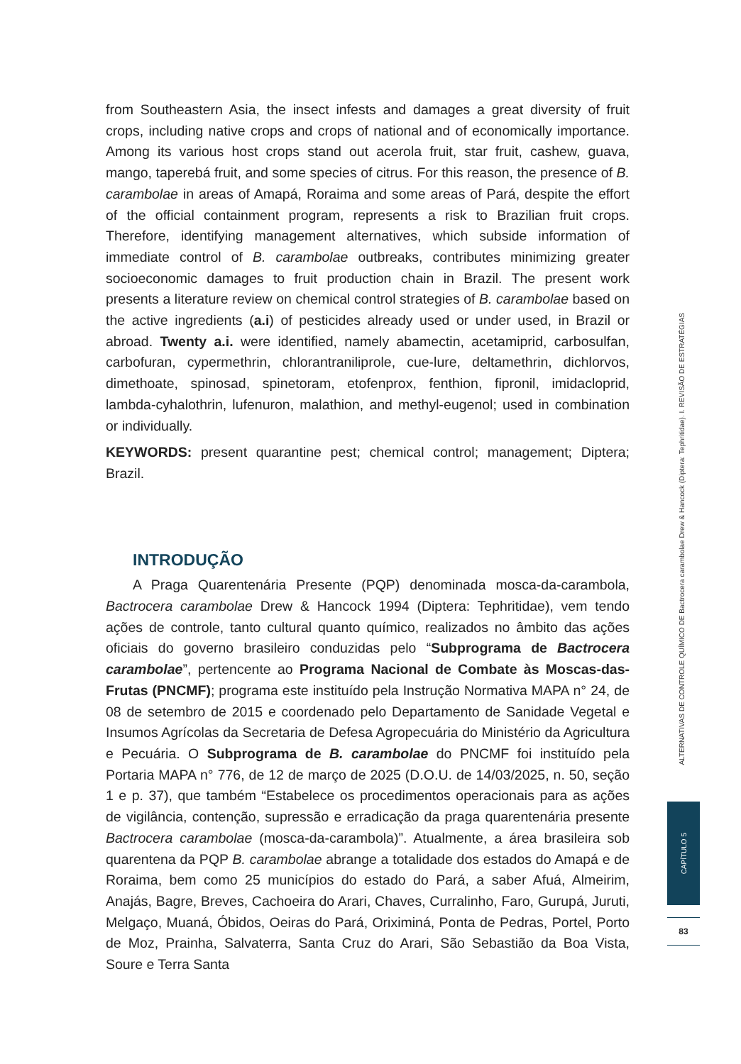from Southeastern Asia, the insect infests and damages a great diversity of fruit crops, including native crops and crops of national and of economically importance. Among its various host crops stand out acerola fruit, star fruit, cashew, guava, mango, taperebá fruit, and some species of citrus. For this reason, the presence of B. carambolae in areas of Amapá, Roraima and some areas of Pará, despite the effort of the official containment program, represents a risk to Brazilian fruit crops. Therefore, identifying management alternatives, which subside information of immediate control of B. carambolae outbreaks, contributes minimizing greater socioeconomic damages to fruit production chain in Brazil. The present work presents a literature review on chemical control strategies of B. carambolae based on the active ingredients (a.i) of pesticides already used or under used, in Brazil or abroad. Twenty a.i. were identified, namely abamectin, acetamiprid, carbosulfan, carbofuran, cypermethrin, chlorantraniliprole, cue-lure, deltamethrin, dichlorvos, dimethoate, spinosad, spinetoram, etofenprox, fenthion, fipronil, imidacloprid, lambda-cyhalothrin, lufenuron, malathion, and methyl-eugenol; used in combination or individually.
KEYWORDS: present quarantine pest; chemical control; management; Diptera; Brazil.
INTRODUÇÃO
A Praga Quarentenária Presente (PQP) denominada mosca-da-carambola, Bactrocera carambolae Drew & Hancock 1994 (Diptera: Tephritidae), vem tendo ações de controle, tanto cultural quanto químico, realizados no âmbito das ações oficiais do governo brasileiro conduzidas pelo “Subprograma de Bactrocera carambolae”, pertencente ao Programa Nacional de Combate às Moscas-das-Frutas (PNCMF); programa este instituído pela Instrução Normativa MAPA n° 24, de 08 de setembro de 2015 e coordenado pelo Departamento de Sanidade Vegetal e Insumos Agrícolas da Secretaria de Defesa Agropecuária do Ministério da Agricultura e Pecuária. O Subprograma de B. carambolae do PNCMF foi instituído pela Portaria MAPA n° 776, de 12 de março de 2025 (D.O.U. de 14/03/2025, n. 50, seção 1 e p. 37), que também “Estabelece os procedimentos operacionais para as ações de vigilância, contenção, supressão e erradicação da praga quarentenária presente Bactrocera carambolae (mosca-da-carambola)”. Atualmente, a área brasileira sob quarentena da PQP B. carambolae abrange a totalidade dos estados do Amapá e de Roraima, bem como 25 municípios do estado do Pará, a saber Afuá, Almeirim, Anajás, Bagre, Breves, Cachoeira do Arari, Chaves, Curralinho, Faro, Gurupá, Juruti, Melgaço, Muaná, Óbidos, Oeiras do Pará, Oriximiná, Ponta de Pedras, Portel, Porto de Moz, Prainha, Salvaterra, Santa Cruz do Arari, São Sebastião da Boa Vista, Soure e Terra Santa
ALTERNATIVAS DE CONTROLE QUÍMICO DE Bactrocera carambolae Drew & Hancock (Diptera: Tephritidae). I. REVISÃO DE ESTRATÉGIAS
CAPÍTULO 5
83